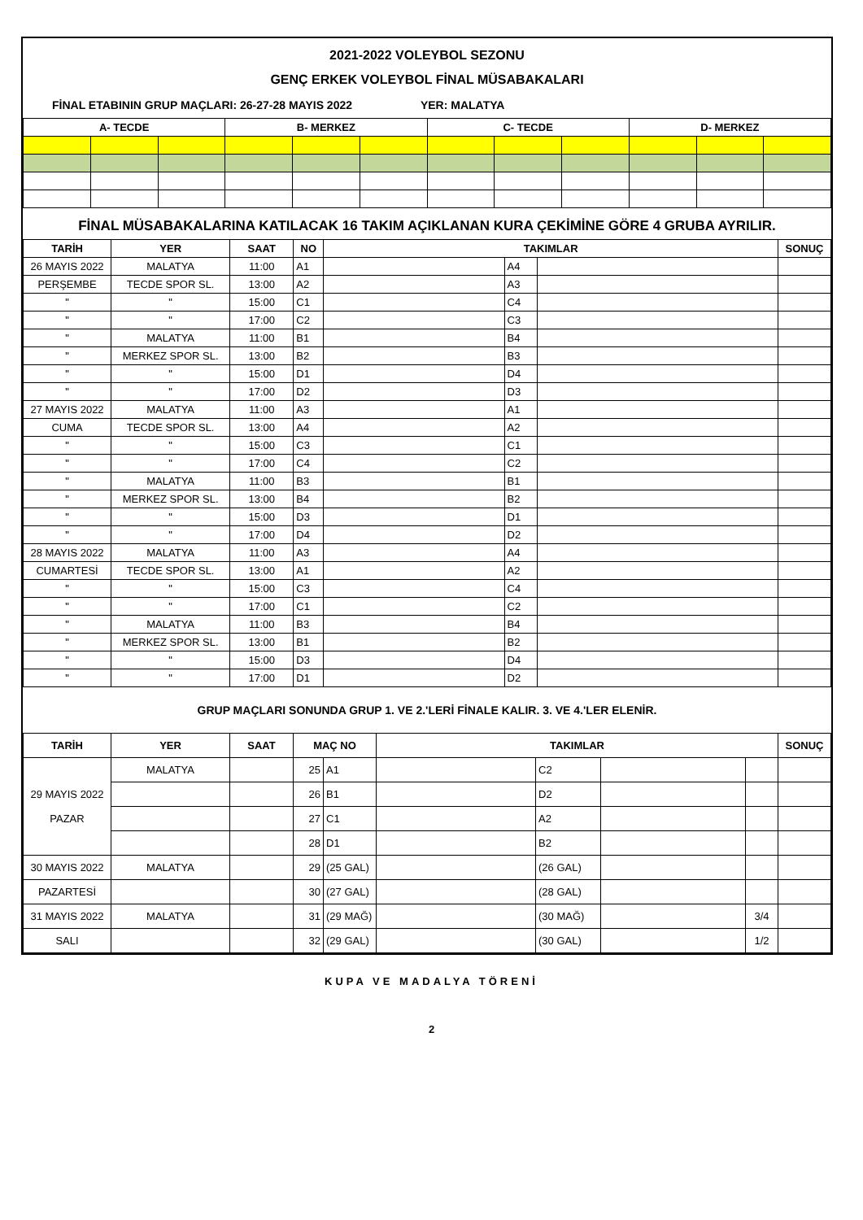2021-2022 VOLEYBOL SEZONU
GENÇ ERKEK VOLEYBOL FİNAL MÜSABAKALARI
FİNAL ETABININ GRUP MAÇLARI: 26-27-28 MAYIS 2022 YER: MALATYA
| A- TECDE | | | B- MERKEZ | | | C- TECDE | | | D- MERKEZ | | |
| --- | --- | --- | --- | --- | --- | --- | --- | --- | --- | --- | --- |
FİNAL MÜSABAKALARINA KATILACAK 16 TAKIM AÇIKLANAN KURA ÇEKİMİNE GÖRE 4 GRUBA AYRILIR.
| TARİH | YER | SAAT | NO | TAKIMLAR | | | SONUÇ |
| --- | --- | --- | --- | --- | --- | --- | --- |
| 26 MAYIS 2022 | MALATYA | 11:00 | A1 | | A4 | | |
| PERŞEMBE | TECDE SPOR SL. | 13:00 | A2 | | A3 | | |
| " | " | 15:00 | C1 | | C4 | | |
| " | " | 17:00 | C2 | | C3 | | |
| " | MALATYA | 11:00 | B1 | | B4 | | |
| " | MERKEZ SPOR SL. | 13:00 | B2 | | B3 | | |
| " | " | 15:00 | D1 | | D4 | | |
| " | " | 17:00 | D2 | | D3 | | |
| 27 MAYIS 2022 | MALATYA | 11:00 | A3 | | A1 | | |
| CUMA | TECDE SPOR SL. | 13:00 | A4 | | A2 | | |
| " | " | 15:00 | C3 | | C1 | | |
| " | " | 17:00 | C4 | | C2 | | |
| " | MALATYA | 11:00 | B3 | | B1 | | |
| " | MERKEZ SPOR SL. | 13:00 | B4 | | B2 | | |
| " | " | 15:00 | D3 | | D1 | | |
| " | " | 17:00 | D4 | | D2 | | |
| 28 MAYIS 2022 | MALATYA | 11:00 | A3 | | A4 | | |
| CUMARTESİ | TECDE SPOR SL. | 13:00 | A1 | | A2 | | |
| " | " | 15:00 | C3 | | C4 | | |
| " | " | 17:00 | C1 | | C2 | | |
| " | MALATYA | 11:00 | B3 | | B4 | | |
| " | MERKEZ SPOR SL. | 13:00 | B1 | | B2 | | |
| " | " | 15:00 | D3 | | D4 | | |
| " | " | 17:00 | D1 | | D2 | | |
GRUP MAÇLARI SONUNDA GRUP 1. VE 2.'LERİ FİNALE KALIR. 3. VE 4.'LER ELENİR.
| TARİH | YER | SAAT | MAÇ NO | | TAKIMLAR | | | | SONUÇ |
| --- | --- | --- | --- | --- | --- | --- | --- | --- | --- |
| 29 MAYIS 2022 PAZAR | MALATYA | | 25 | A1 | | C2 | | | |
| | | | 26 | B1 | | D2 | | | |
| | | | 27 | C1 | | A2 | | | |
| | | | 28 | D1 | | B2 | | | |
| 30 MAYIS 2022 | MALATYA | | 29 | (25 GAL) | | (26 GAL) | | | |
| PAZARTESİ | | | 30 | (27 GAL) | | (28 GAL) | | | |
| 31 MAYIS 2022 | MALATYA | | 31 | (29 MAĞ) | | (30 MAĞ) | | 3/4 | |
| SALI | | | 32 | (29 GAL) | | (30 GAL) | | 1/2 | |
KUPA VE MADALYA TÖRENİ
2